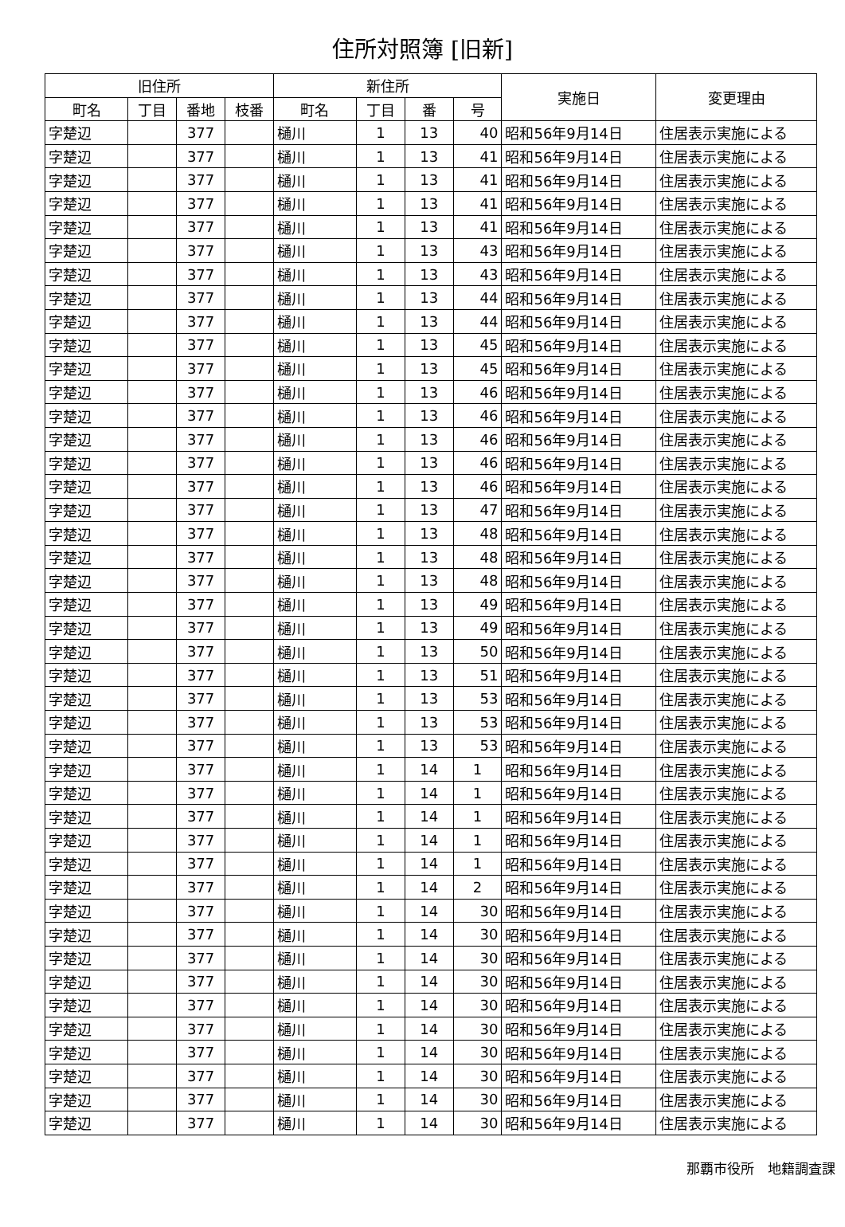住所対照簿 [旧新]
| 旧住所 | | | | 新住所 | | | | 実施日 | 変更理由 |
| --- | --- | --- | --- | --- | --- | --- | --- | --- | --- |
| 町名 | 丁目 | 番地 | 枝番 | 町名 | 丁目 | 番 | 号 | | |
| 字楚辺 | | 377 | | 樋川 | 1 | 13 | 40 | 昭和56年9月14日 | 住居表示実施による |
| 字楚辺 | | 377 | | 樋川 | 1 | 13 | 41 | 昭和56年9月14日 | 住居表示実施による |
| 字楚辺 | | 377 | | 樋川 | 1 | 13 | 41 | 昭和56年9月14日 | 住居表示実施による |
| 字楚辺 | | 377 | | 樋川 | 1 | 13 | 41 | 昭和56年9月14日 | 住居表示実施による |
| 字楚辺 | | 377 | | 樋川 | 1 | 13 | 41 | 昭和56年9月14日 | 住居表示実施による |
| 字楚辺 | | 377 | | 樋川 | 1 | 13 | 43 | 昭和56年9月14日 | 住居表示実施による |
| 字楚辺 | | 377 | | 樋川 | 1 | 13 | 43 | 昭和56年9月14日 | 住居表示実施による |
| 字楚辺 | | 377 | | 樋川 | 1 | 13 | 44 | 昭和56年9月14日 | 住居表示実施による |
| 字楚辺 | | 377 | | 樋川 | 1 | 13 | 44 | 昭和56年9月14日 | 住居表示実施による |
| 字楚辺 | | 377 | | 樋川 | 1 | 13 | 45 | 昭和56年9月14日 | 住居表示実施による |
| 字楚辺 | | 377 | | 樋川 | 1 | 13 | 45 | 昭和56年9月14日 | 住居表示実施による |
| 字楚辺 | | 377 | | 樋川 | 1 | 13 | 46 | 昭和56年9月14日 | 住居表示実施による |
| 字楚辺 | | 377 | | 樋川 | 1 | 13 | 46 | 昭和56年9月14日 | 住居表示実施による |
| 字楚辺 | | 377 | | 樋川 | 1 | 13 | 46 | 昭和56年9月14日 | 住居表示実施による |
| 字楚辺 | | 377 | | 樋川 | 1 | 13 | 46 | 昭和56年9月14日 | 住居表示実施による |
| 字楚辺 | | 377 | | 樋川 | 1 | 13 | 46 | 昭和56年9月14日 | 住居表示実施による |
| 字楚辺 | | 377 | | 樋川 | 1 | 13 | 47 | 昭和56年9月14日 | 住居表示実施による |
| 字楚辺 | | 377 | | 樋川 | 1 | 13 | 48 | 昭和56年9月14日 | 住居表示実施による |
| 字楚辺 | | 377 | | 樋川 | 1 | 13 | 48 | 昭和56年9月14日 | 住居表示実施による |
| 字楚辺 | | 377 | | 樋川 | 1 | 13 | 48 | 昭和56年9月14日 | 住居表示実施による |
| 字楚辺 | | 377 | | 樋川 | 1 | 13 | 49 | 昭和56年9月14日 | 住居表示実施による |
| 字楚辺 | | 377 | | 樋川 | 1 | 13 | 49 | 昭和56年9月14日 | 住居表示実施による |
| 字楚辺 | | 377 | | 樋川 | 1 | 13 | 50 | 昭和56年9月14日 | 住居表示実施による |
| 字楚辺 | | 377 | | 樋川 | 1 | 13 | 51 | 昭和56年9月14日 | 住居表示実施による |
| 字楚辺 | | 377 | | 樋川 | 1 | 13 | 53 | 昭和56年9月14日 | 住居表示実施による |
| 字楚辺 | | 377 | | 樋川 | 1 | 13 | 53 | 昭和56年9月14日 | 住居表示実施による |
| 字楚辺 | | 377 | | 樋川 | 1 | 13 | 53 | 昭和56年9月14日 | 住居表示実施による |
| 字楚辺 | | 377 | | 樋川 | 1 | 14 | 1 | 昭和56年9月14日 | 住居表示実施による |
| 字楚辺 | | 377 | | 樋川 | 1 | 14 | 1 | 昭和56年9月14日 | 住居表示実施による |
| 字楚辺 | | 377 | | 樋川 | 1 | 14 | 1 | 昭和56年9月14日 | 住居表示実施による |
| 字楚辺 | | 377 | | 樋川 | 1 | 14 | 1 | 昭和56年9月14日 | 住居表示実施による |
| 字楚辺 | | 377 | | 樋川 | 1 | 14 | 1 | 昭和56年9月14日 | 住居表示実施による |
| 字楚辺 | | 377 | | 樋川 | 1 | 14 | 2 | 昭和56年9月14日 | 住居表示実施による |
| 字楚辺 | | 377 | | 樋川 | 1 | 14 | 30 | 昭和56年9月14日 | 住居表示実施による |
| 字楚辺 | | 377 | | 樋川 | 1 | 14 | 30 | 昭和56年9月14日 | 住居表示実施による |
| 字楚辺 | | 377 | | 樋川 | 1 | 14 | 30 | 昭和56年9月14日 | 住居表示実施による |
| 字楚辺 | | 377 | | 樋川 | 1 | 14 | 30 | 昭和56年9月14日 | 住居表示実施による |
| 字楚辺 | | 377 | | 樋川 | 1 | 14 | 30 | 昭和56年9月14日 | 住居表示実施による |
| 字楚辺 | | 377 | | 樋川 | 1 | 14 | 30 | 昭和56年9月14日 | 住居表示実施による |
| 字楚辺 | | 377 | | 樋川 | 1 | 14 | 30 | 昭和56年9月14日 | 住居表示実施による |
| 字楚辺 | | 377 | | 樋川 | 1 | 14 | 30 | 昭和56年9月14日 | 住居表示実施による |
| 字楚辺 | | 377 | | 樋川 | 1 | 14 | 30 | 昭和56年9月14日 | 住居表示実施による |
| 字楚辺 | | 377 | | 樋川 | 1 | 14 | 30 | 昭和56年9月14日 | 住居表示実施による |
那覇市役所　地籍調査課